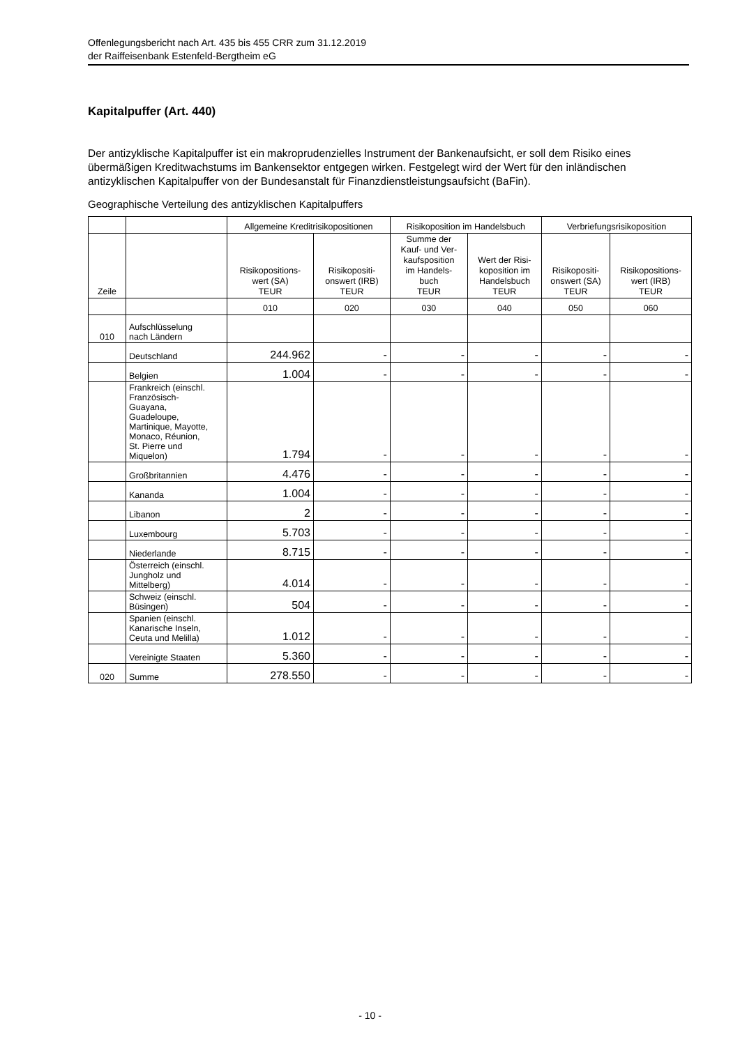Offenlegungsbericht nach Art. 435 bis 455 CRR zum 31.12.2019
der Raiffeisenbank Estenfeld-Bergtheim eG
Kapitalpuffer (Art. 440)
Der antizyklische Kapitalpuffer ist ein makroprudenzielles Instrument der Bankenaufsicht, er soll dem Risiko eines übermäßigen Kreditwachstums im Bankensektor entgegen wirken. Festgelegt wird der Wert für den inländischen antizyklischen Kapitalpuffer von der Bundesanstalt für Finanzdienstleistungsaufsicht (BaFin).
Geographische Verteilung des antizyklischen Kapitalpuffers
| | | Allgemeine Kreditrisikopositionen | | Risikoposition im Handelsbuch | | Verbriefungsrisikoposition | |
| --- | --- | --- | --- | --- | --- | --- | --- |
| Zeile | | Risikopositions- wert (SA) TEUR | Risikopositi- onswert (IRB) TEUR | Summe der Kauf- und Ver- kaufsposition im Handels- buch TEUR | Wert der Risi- koposition im Handelsbuch TEUR | Risikopositi- onswert (SA) TEUR | Risikopositions- wert (IRB) TEUR |
| | | 010 | 020 | 030 | 040 | 050 | 060 |
| 010 | Aufschlüsselung nach Ländern | | | | | | |
| | Deutschland | 244.962 | - | - | - | - | - |
| | Belgien | 1.004 | - | - | - | - | - |
| | Frankreich (einschl. Französisch- Guayana, Guadeloupe, Martinique, Mayotte, Monaco, Réunion, St. Pierre und Miquelon) | 1.794 | - | - | - | - | - |
| | Großbritannien | 4.476 | - | - | - | - | - |
| | Kananda | 1.004 | - | - | - | - | - |
| | Libanon | 2 | - | - | - | - | - |
| | Luxembourg | 5.703 | - | - | - | - | - |
| | Niederlande | 8.715 | - | - | - | - | - |
| | Österreich (einschl. Jungholz und Mittelberg) | 4.014 | - | - | - | - | - |
| | Schweiz (einschl. Büsingen) | 504 | - | - | - | - | - |
| | Spanien (einschl. Kanarische Inseln, Ceuta und Melilla) | 1.012 | - | - | - | - | - |
| | Vereinigte Staaten | 5.360 | - | - | - | - | - |
| 020 | Summe | 278.550 | - | - | - | - | - |
- 10 -